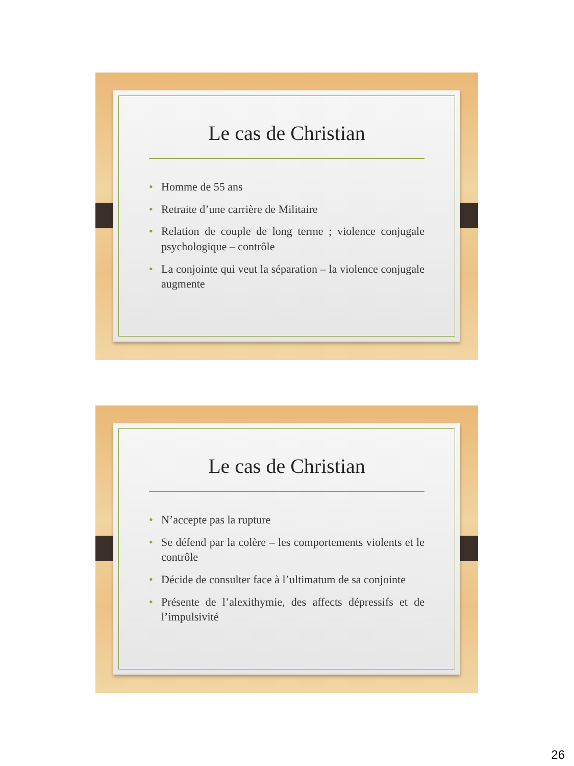Le cas de Christian
• Homme de 55 ans
• Retraite d’une carrière de Militaire
• Relation de couple de long terme ; violence conjugale psychologique – contrôle
• La conjointe qui veut la séparation – la violence conjugale augmente
Le cas de Christian
• N’accepte pas la rupture
• Se défend par la colère – les comportements violents et le contrôle
• Décide de consulter face à l’ultimatum de sa conjointe
• Présente de l’alexithymie, des affects dépressifs et de l’impulsivité
26